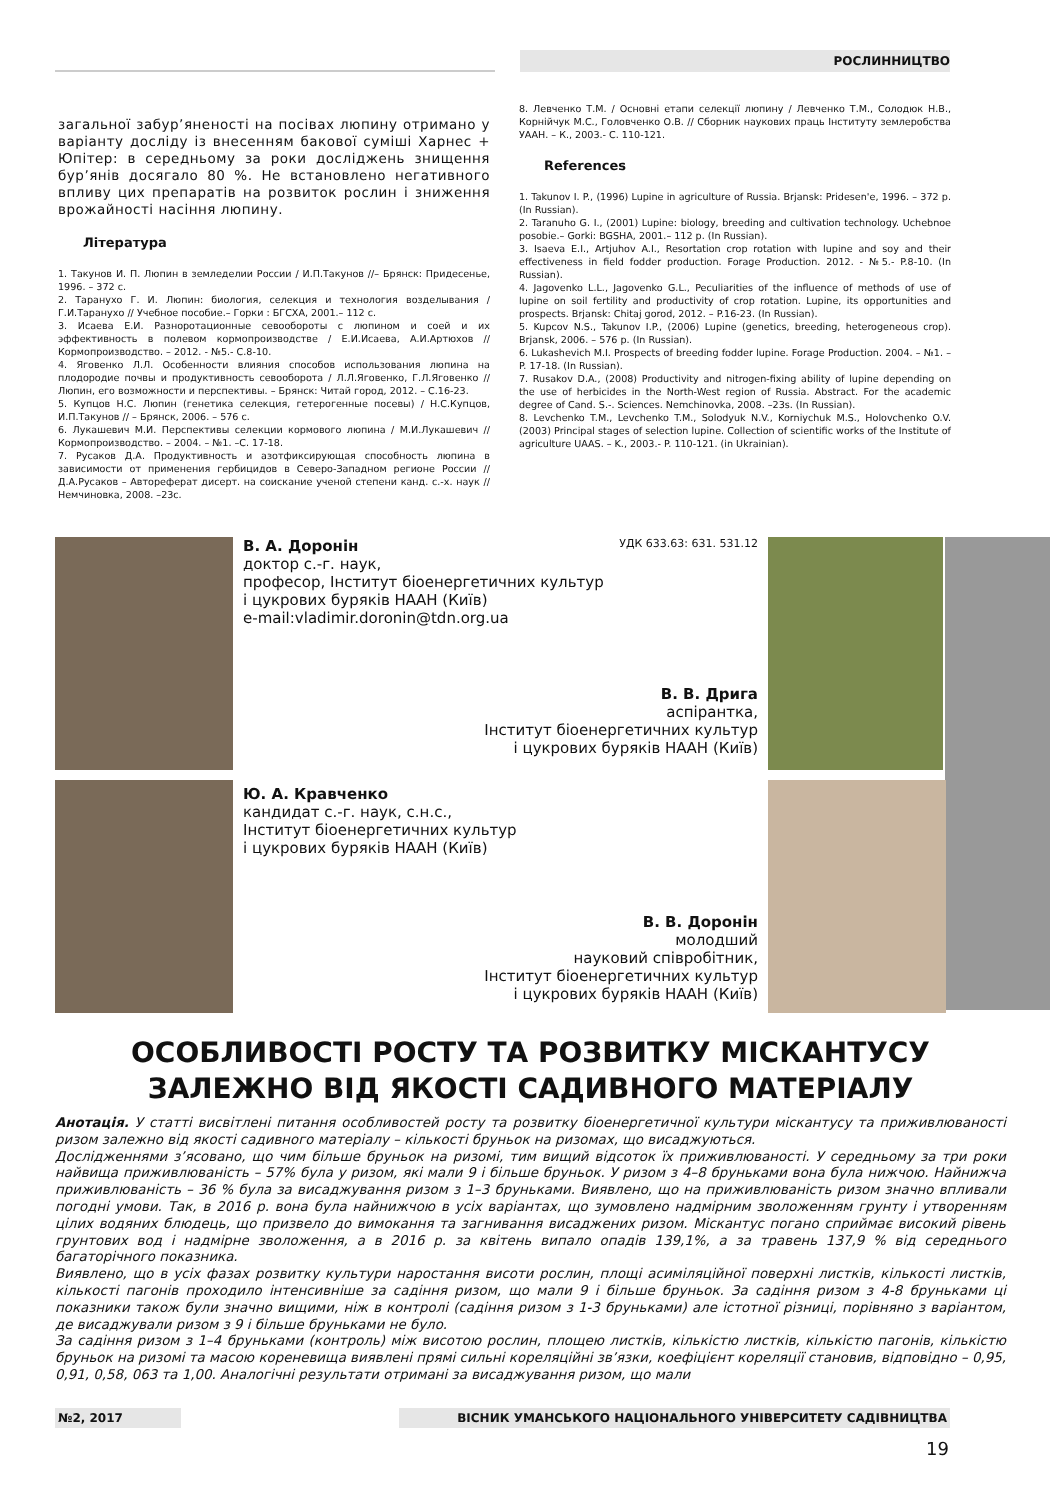РОСЛИННИЦТВО
загальної забур’яненості на посівах люпину отримано у варіанту досліду із внесенням бакової суміші Харнес + Юпітер: в середньому за роки досліджень знищення бур’янів досягало 80 %. Не встановлено негативного впливу цих препаратів на розвиток рослин і зниження врожайності насіння люпину.
Література
1. Такунов И. П. Люпин в земледелии России / И.П.Такунов //– Брянск: Придесенье, 1996. – 372 с.
2. Таранухо Г. И. Люпин: биология, селекция и технология возделывания / Г.И.Таранухо // Учебное пособие.– Горки : БГСХА, 2001.– 112 с.
3. Исаева Е.И. Разноротационные севообороты с люпином и соей и их эффективность в полевом кормопроизводстве / Е.И.Исаева, А.И.Артюхов // Кормопроизводство. – 2012. - №5.- С.8-10.
4. Яговенко Л.Л. Особенности влияния способов использования люпина на плодородие почвы и продуктивность севооборота / Л.Л.Яговенко, Г.Л.Яговенко // Люпин, его возможности и перспективы. – Брянск: Читай город, 2012. – С.16-23.
5. Купцов Н.С. Люпин (генетика селекция, гетерогенные посевы) / Н.С.Купцов, И.П.Такунов // – Брянск, 2006. – 576 с.
6. Лукашевич М.И. Перспективы селекции кормового люпина / М.И.Лукашевич // Кормопроизводство. – 2004. – №1. –С. 17-18.
7. Русаков Д.А. Продуктивность и азотфиксирующая способность люпина в зависимости от применения гербицидов в Северо-Западном регионе России // Д.А.Русаков – Автореферат дисерт. на соискание ученой степени канд. с.-х. наук // Немчиновка, 2008. –23с.
8. Левченко Т.М. / Основні етапи селекції люпину / Левченко Т.М., Солодюк Н.В., Корнійчук М.С., Головченко О.В. // Сборник наукових праць Інституту землеробства УААН. – К., 2003.- С. 110-121.
References
1. Takunov I. P., (1996) Lupine in agriculture of Russia. Brjansk: Pridesen'e, 1996. – 372 p. (In Russian).
2. Taranuho G. I., (2001) Lupine: biology, breeding and cultivation technology. Uchebnoe posobie.– Gorki: BGSHA, 2001.– 112 p. (In Russian).
3. Isaeva E.I., Artjuhov A.I., Resortation crop rotation with lupine and soy and their effectiveness in field fodder production. Forage Production. 2012. - №5.- P.8-10. (In Russian).
4. Jagovenko L.L., Jagovenko G.L., Peculiarities of the influence of methods of use of lupine on soil fertility and productivity of crop rotation. Lupine, its opportunities and prospects. Brjansk: Chitaj gorod, 2012. – P.16-23. (In Russian).
5. Kupcov N.S., Takunov I.P., (2006) Lupine (genetics, breeding, heterogeneous crop). Brjansk, 2006. – 576 p. (In Russian).
6. Lukashevich M.I. Prospects of breeding fodder lupine. Forage Production. 2004. – №1. –P. 17-18. (In Russian).
7. Rusakov D.A., (2008) Productivity and nitrogen-fixing ability of lupine depending on the use of herbicides in the North-West region of Russia. Abstract. For the academic degree of Cand. S.-. Sciences. Nemchinovka, 2008. –23s. (In Russian).
8. Levchenko T.M., Levchenko T.M., Solodyuk N.V., Korniyсhuk M.S., Holovchenko O.V. (2003) Principal stages of selection lupine. Collection of scientific works of the Institute of agriculture UAAS. – K., 2003.- P. 110-121. (in Ukrainian).
УДК 633.63: 631. 531.12
В. А. Доронін
доктор с.-г. наук,
професор, Інститут біоенергетичних культур
і цукрових буряків НААН (Київ)
e-mail:vladimir.doronin@tdn.org.ua
В. В. Дрига
аспірантка,
Інститут біоенергетичних культур
і цукрових буряків НААН (Київ)
Ю. А. Кравченко
кандидат с.-г. наук, с.н.с.,
Інститут біоенергетичних культур
і цукрових буряків НААН (Київ)
В. В. Доронін
молодший
науковий співробітник,
Інститут біоенергетичних культур
і цукрових буряків НААН (Київ)
ОСОБЛИВОСТІ РОСТУ ТА РОЗВИТКУ МІСКАНТУСУ
ЗАЛЕЖНО ВІД ЯКОСТІ САДИВНОГО МАТЕРІАЛУ
Анотація. У статті висвітлені питання особливостей росту та розвитку біоенергетичної культури міскантусу та приживлюваності ризом залежно від якості садивного матеріалу – кількості бруньок на ризомах, що висаджуються.
Дослідженнями з’ясовано, що чим більше бруньок на ризомі, тим вищий відсоток їх приживлюваності. У середньому за три роки найвища приживлюваність – 57% була у ризом, які мали 9 і більше бруньок. У ризом з 4–8 бруньками вона була нижчою. Найнижча приживлюваність – 36 % була за висаджування ризом з 1–3 бруньками. Виявлено, що на приживлюваність ризом значно впливали погодні умови. Так, в 2016 р. вона була найнижчою в усіх варіантах, що зумовлено надмірним зволоженням грунту і утворенням цілих водяних блюдець, що призвело до вимокання та загнивання висаджених ризом. Міскантус погано сприймає високий рівень грунтових вод і надмірне зволоження, а в 2016 р. за квітень випало опадів 139,1%, а за травень 137,9 % від середнього багаторічного показника.
Виявлено, що в усіх фазах розвитку культури наростання висоти рослин, площі асиміляційної поверхні листків, кількості листків, кількості пагонів проходило інтенсивніше за садіння ризом, що мали 9 і більше бруньок. За садіння ризом з 4-8 бруньками ці показники також були значно вищими, ніж в контролі (садіння ризом з 1-3 бруньками) але істотної різниці, порівняно з варіантом, де висаджували ризом з 9 і більше бруньками не було.
За садіння ризом з 1–4 бруньками (контроль) між висотою рослин, площею листків, кількістю листків, кількістю пагонів, кількістю бруньок на ризомі та масою кореневища виявлені прямі сильні кореляційні зв’язки, коефіцієнт кореляції становив, відповідно – 0,95, 0,91, 0,58, 063 та 1,00. Аналогічні результати отримані за висаджування ризом, що мали
№2, 2017 ВІСНИК УМАНСЬКОГО НАЦІОНАЛЬНОГО УНІВЕРСИТЕТУ САДІВНИЦТВА
19